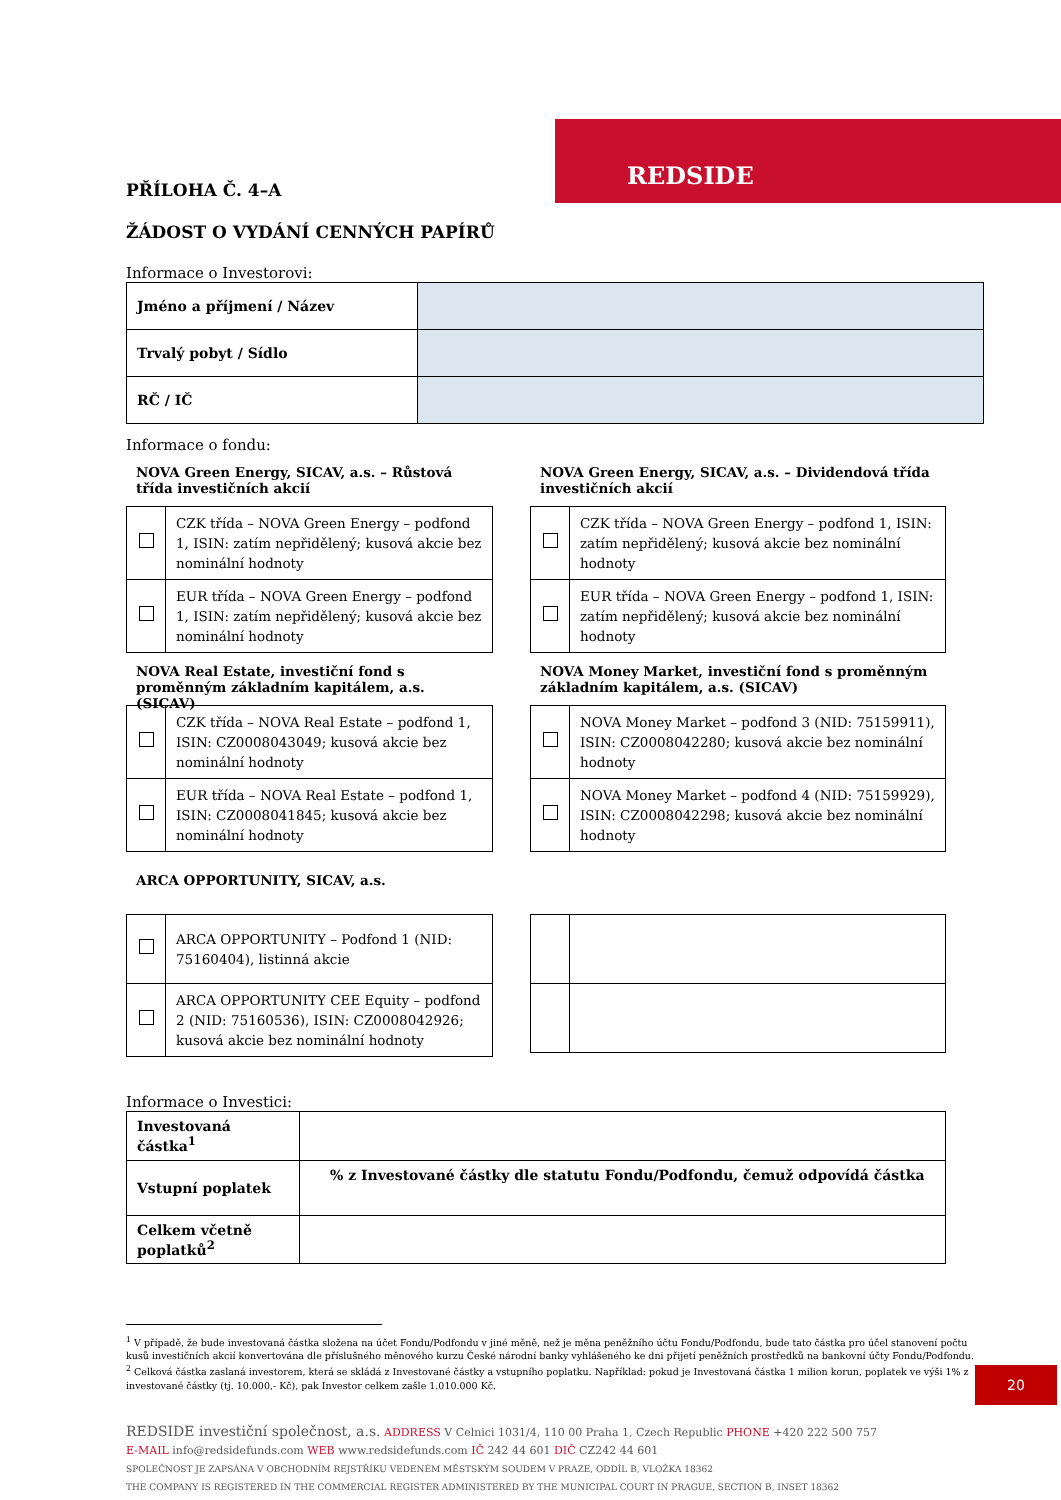REDSIDE
PŘÍLOHA Č. 4–A
ŽÁDOST O VYDÁNÍ CENNÝCH PAPÍRŮ
Informace o Investorovi:
| Jméno a příjmení / Název | |
| Trvalý pobyt / Sídlo | |
| RČ / IČ | |
Informace o fondu:
NOVA Green Energy, SICAV, a.s. – Růstová třída investičních akcií
| | CZK třída – NOVA Green Energy – podfond 1, ISIN: zatím nepřidělený; kusová akcie bez nominální hodnoty |
| | EUR třída – NOVA Green Energy – podfond 1, ISIN: zatím nepřidělený; kusová akcie bez nominální hodnoty |
NOVA Green Energy, SICAV, a.s. – Dividendová třída investičních akcií
| | CZK třída – NOVA Green Energy – podfond 1, ISIN: zatím nepřidělený; kusová akcie bez nominální hodnoty |
| | EUR třída – NOVA Green Energy – podfond 1, ISIN: zatím nepřidělený; kusová akcie bez nominální hodnoty |
NOVA Real Estate, investiční fond s proměnným základním kapitálem, a.s. (SICAV)
| | CZK třída – NOVA Real Estate – podfond 1, ISIN: CZ0008043049; kusová akcie bez nominální hodnoty |
| | EUR třída – NOVA Real Estate – podfond 1, ISIN: CZ0008041845; kusová akcie bez nominální hodnoty |
NOVA Money Market, investiční fond s proměnným základním kapitálem, a.s. (SICAV)
| | NOVA Money Market – podfond 3 (NID: 75159911), ISIN: CZ0008042280; kusová akcie bez nominální hodnoty |
| | NOVA Money Market – podfond 4 (NID: 75159929), ISIN: CZ0008042298; kusová akcie bez nominální hodnoty |
ARCA OPPORTUNITY, SICAV, a.s.
| | ARCA OPPORTUNITY – Podfond 1 (NID: 75160404), listinná akcie |
| | ARCA OPPORTUNITY CEE Equity – podfond 2 (NID: 75160536), ISIN: CZ0008042926; kusová akcie bez nominální hodnoty |
Informace o Investici:
| Investovaná částka<sup>1</sup> | |
| Vstupní poplatek | % z Investované částky dle statutu Fondu/Podfondu, čemuž odpovídá částka |
| Celkem včetně poplatků<sup>2</sup> | |
<sup>1</sup> V případě, že bude investovaná částka složena na účet Fondu/Podfondu v jiné měně, než je měna peněžního účtu Fondu/Podfondu, bude tato částka pro účel stanovení počtu kusů investičních akcií konvertována dle příslušného měnového kurzu České národní banky vyhlášeného ke dni přijetí peněžních prostředků na bankovní účty Fondu/Podfondu.
<sup>2</sup> Celková částka zaslaná investorem, která se skládá z Investované částky a vstupního poplatku. Například: pokud je Investovaná částka 1 milion korun, poplatek ve výši 1% z investované částky (tj. 10.000,- Kč), pak Investor celkem zašle 1.010.000 Kč.
REDSIDE investiční společnost, a.s. ADDRESS V Celnici 1031/4, 110 00 Praha 1, Czech Republic PHONE +420 222 500 757
E-MAIL info@redsidefunds.com WEB www.redsidefunds.com IČ 242 44 601 DIČ CZ242 44 601
SPOLEČNOST JE ZAPSÁNA V OBCHODNÍM REJSTŘÍKU VEDENÉM MĚSTSKÝM SOUDEM V PRAZE, ODDÍL B, VLOŽKA 18362
THE COMPANY IS REGISTERED IN THE COMMERCIAL REGISTER ADMINISTERED BY THE MUNICIPAL COURT IN PRAGUE, SECTION B, INSET 18362
20